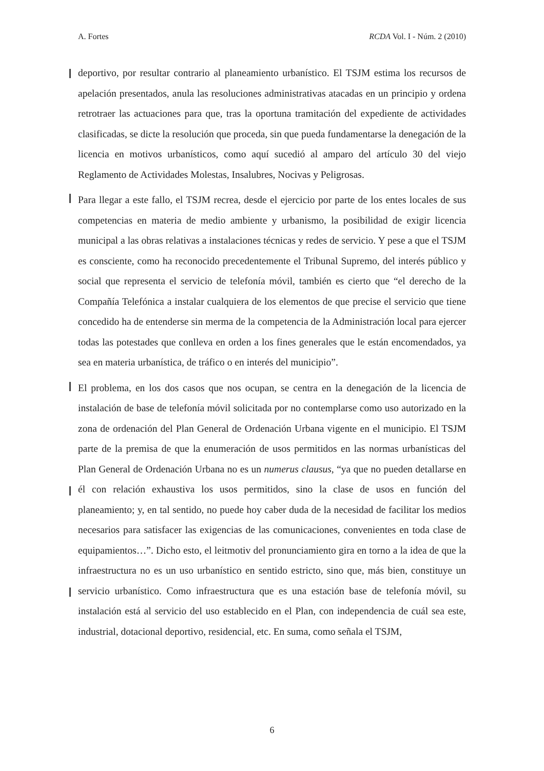A. Fortes RCDA Vol. I - Núm. 2 (2010)
deportivo, por resultar contrario al planeamiento urbanístico. El TSJM estima los recursos de apelación presentados, anula las resoluciones administrativas atacadas en un principio y ordena retrotraer las actuaciones para que, tras la oportuna tramitación del expediente de actividades clasificadas, se dicte la resolución que proceda, sin que pueda fundamentarse la denegación de la licencia en motivos urbanísticos, como aquí sucedió al amparo del artículo 30 del viejo Reglamento de Actividades Molestas, Insalubres, Nocivas y Peligrosas.
Para llegar a este fallo, el TSJM recrea, desde el ejercicio por parte de los entes locales de sus competencias en materia de medio ambiente y urbanismo, la posibilidad de exigir licencia municipal a las obras relativas a instalaciones técnicas y redes de servicio. Y pese a que el TSJM es consciente, como ha reconocido precedentemente el Tribunal Supremo, del interés público y social que representa el servicio de telefonía móvil, también es cierto que “el derecho de la Compañía Telefónica a instalar cualquiera de los elementos de que precise el servicio que tiene concedido ha de entenderse sin merma de la competencia de la Administración local para ejercer todas las potestades que conlleva en orden a los fines generales que le están encomendados, ya sea en materia urbanística, de tráfico o en interés del municipio”.
El problema, en los dos casos que nos ocupan, se centra en la denegación de la licencia de instalación de base de telefonía móvil solicitada por no contemplarse como uso autorizado en la zona de ordenación del Plan General de Ordenación Urbana vigente en el municipio. El TSJM parte de la premisa de que la enumeración de usos permitidos en las normas urbanísticas del Plan General de Ordenación Urbana no es un numerus clausus, “ya que no pueden detallarse en él con relación exhaustiva los usos permitidos, sino la clase de usos en función del planeamiento; y, en tal sentido, no puede hoy caber duda de la necesidad de facilitar los medios necesarios para satisfacer las exigencias de las comunicaciones, convenientes en toda clase de equipamientos…”. Dicho esto, el leitmotiv del pronunciamiento gira en torno a la idea de que la infraestructura no es un uso urbanístico en sentido estricto, sino que, más bien, constituye un servicio urbanístico. Como infraestructura que es una estación base de telefonía móvil, su instalación está al servicio del uso establecido en el Plan, con independencia de cuál sea este, industrial, dotacional deportivo, residencial, etc. En suma, como señala el TSJM,
6